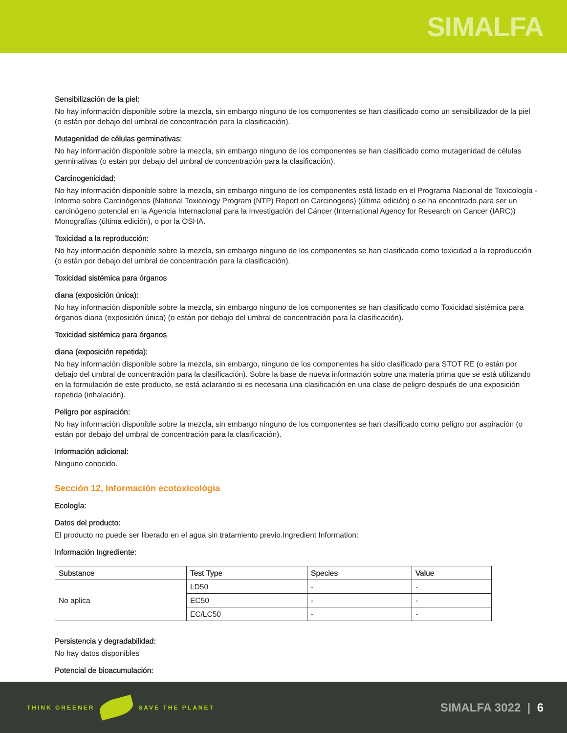SIMALFA
Sensibilización de la piel:
No hay información disponible sobre la mezcla, sin embargo ninguno de los componentes se han clasificado como un sensibilizador de la piel (o están por debajo del umbral de concentración para la clasificación).
Mutagenidad de células germinativas:
No hay información disponible sobre la mezcla, sin embargo ninguno de los componentes se han clasificado como mutagenidad de células germinativas (o están por debajo del umbral de concentración para la clasificación).
Carcinogenicidad:
No hay información disponible sobre la mezcla, sin embargo ninguno de los componentes está listado en el Programa Nacional de Toxicología - Informe sobre Carcinógenos (National Toxicology Program (NTP) Report on Carcinogens) (última edición) o se ha encontrado para ser un carcinógeno potencial en la Agencia Internacional para la Investigación del Cáncer (International Agency for Research on Cancer (IARC)) Monografías (última edición), o por la OSHA.
Toxicidad a la reproducción:
No hay información disponible sobre la mezcla, sin embargo ninguno de los componentes se han clasificado como toxicidad a la reproducción (o están por debajo del umbral de concentración para la clasificación).
Toxicidad sistémica para órganos
diana (exposición única):
No hay información disponible sobre la mezcla, sin embargo ninguno de los componentes se han clasificado como Toxicidad sistémica para órganos diana (exposición única) (o están por debajo del umbral de concentración para la clasificación).
Toxicidad sistémica para órganos
diana (exposición repetida):
No hay información disponible sobre la mezcla, sin embargo, ninguno de los componentes ha sido clasificado para STOT RE (o están por debajo del umbral de concentración para la clasificación). Sobre la base de nueva información sobre una materia prima que se está utilizando en la formulación de este producto, se está aclarando si es necesaria una clasificación en una clase de peligro después de una exposición repetida (inhalación).
Peligro por aspiración:
No hay información disponible sobre la mezcla, sin embargo ninguno de los componentes se han clasificado como peligro por aspiración (o están por debajo del umbral de concentración para la clasificación).
Información adicional:
Ninguno conocido.
Sección 12, Información ecotoxicológia
Ecología:
Datos del producto:
El producto no puede ser liberado en el agua sin tratamiento previo.Ingredient Information:
Información Ingrediente:
| Substance | Test Type | Species | Value |
| --- | --- | --- | --- |
| No aplica | LD50 | - | - |
| | EC50 | - | - |
| | EC/LC50 | - | - |
Persistencia y degradabilidad:
No hay datos disponibles
Potencial de bioacumulación:
THINK GREENER SAVE THE PLANET
SIMALFA 3022 | 6